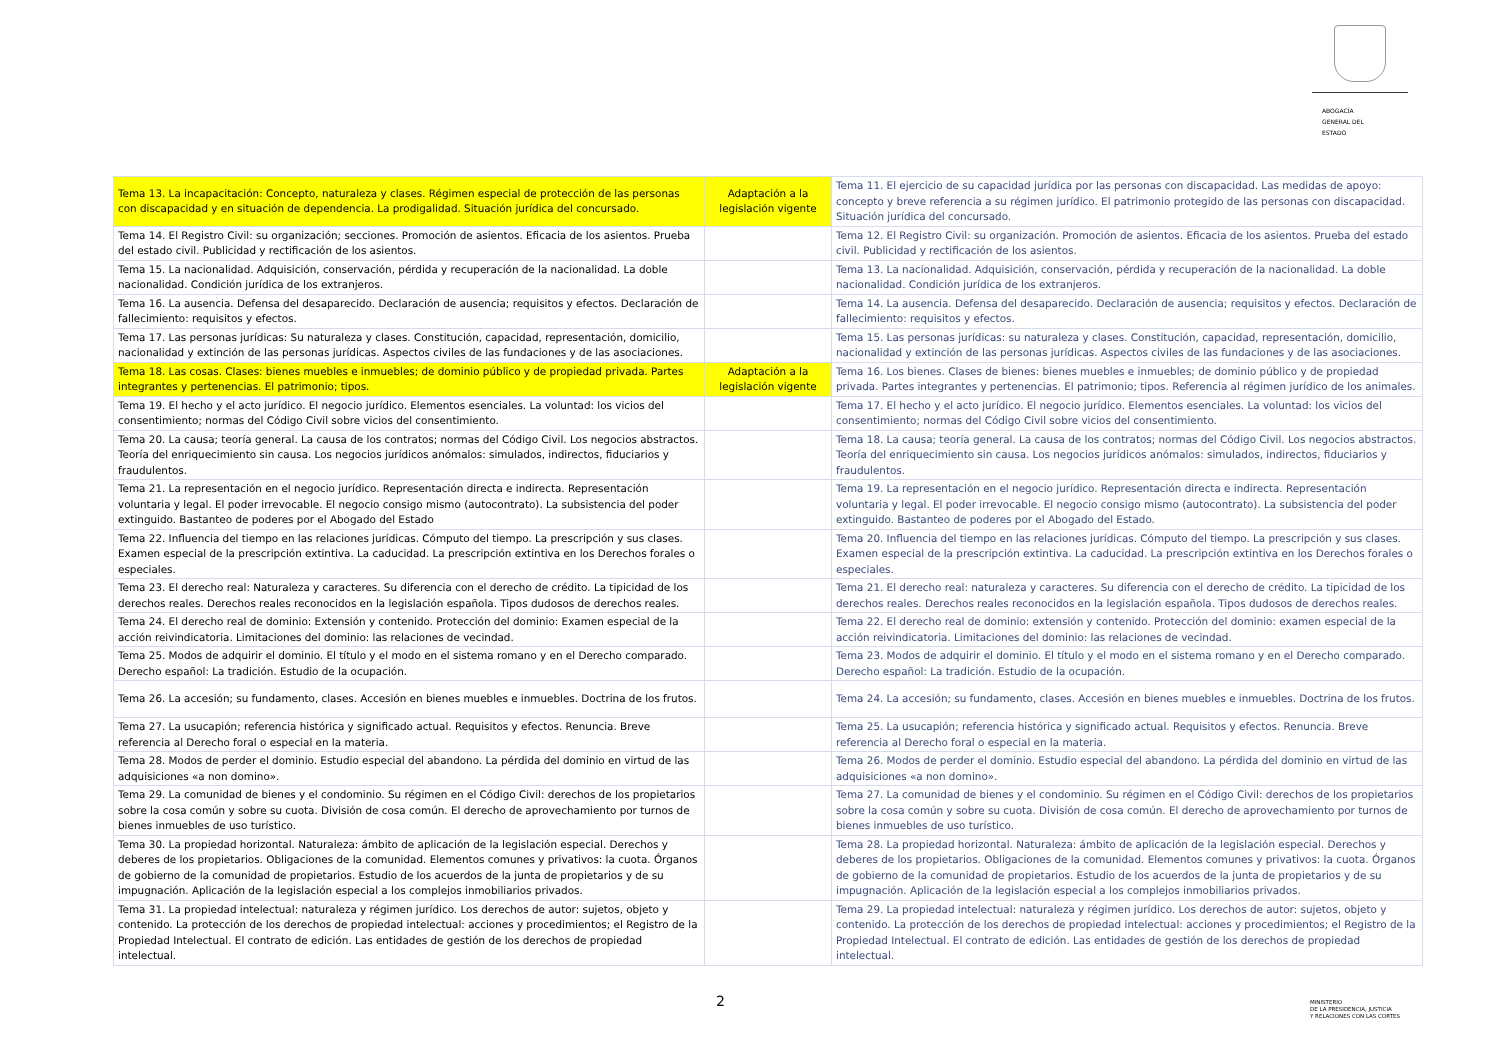ABOGACÍA
GENERAL DEL
ESTADO
| Tema 13. La incapacitación: Concepto, naturaleza y clases. Régimen especial de protección de las personas con discapacidad y en situación de dependencia. La prodigalidad. Situación jurídica del concursado. | Adaptación a la legislación vigente | Tema 11. El ejercicio de su capacidad jurídica por las personas con discapacidad. Las medidas de apoyo: concepto y breve referencia a su régimen jurídico. El patrimonio protegido de las personas con discapacidad. Situación jurídica del concursado. |
| Tema 14. El Registro Civil: su organización; secciones. Promoción de asientos. Eficacia de los asientos. Prueba del estado civil. Publicidad y rectificación de los asientos. | | Tema 12. El Registro Civil: su organización. Promoción de asientos. Eficacia de los asientos. Prueba del estado civil. Publicidad y rectificación de los asientos. |
| Tema 15. La nacionalidad. Adquisición, conservación, pérdida y recuperación de la nacionalidad. La doble nacionalidad. Condición jurídica de los extranjeros. | | Tema 13. La nacionalidad. Adquisición, conservación, pérdida y recuperación de la nacionalidad. La doble nacionalidad. Condición jurídica de los extranjeros. |
| Tema 16. La ausencia. Defensa del desaparecido. Declaración de ausencia; requisitos y efectos. Declaración de fallecimiento: requisitos y efectos. | | Tema 14. La ausencia. Defensa del desaparecido. Declaración de ausencia; requisitos y efectos. Declaración de fallecimiento: requisitos y efectos. |
| Tema 17. Las personas jurídicas: Su naturaleza y clases. Constitución, capacidad, representación, domicilio, nacionalidad y extinción de las personas jurídicas. Aspectos civiles de las fundaciones y de las asociaciones. | | Tema 15. Las personas jurídicas: su naturaleza y clases. Constitución, capacidad, representación, domicilio, nacionalidad y extinción de las personas jurídicas. Aspectos civiles de las fundaciones y de las asociaciones. |
| Tema 18. Las cosas. Clases: bienes muebles e inmuebles; de dominio público y de propiedad privada. Partes integrantes y pertenencias. El patrimonio; tipos. | Adaptación a la legislación vigente | Tema 16. Los bienes. Clases de bienes: bienes muebles e inmuebles; de dominio público y de propiedad privada. Partes integrantes y pertenencias. El patrimonio; tipos. Referencia al régimen jurídico de los animales. |
| Tema 19. El hecho y el acto jurídico. El negocio jurídico. Elementos esenciales. La voluntad: los vicios del consentimiento; normas del Código Civil sobre vicios del consentimiento. | | Tema 17. El hecho y el acto jurídico. El negocio jurídico. Elementos esenciales. La voluntad: los vicios del consentimiento; normas del Código Civil sobre vicios del consentimiento. |
| Tema 20. La causa; teoría general. La causa de los contratos; normas del Código Civil. Los negocios abstractos. Teoría del enriquecimiento sin causa. Los negocios jurídicos anómalos: simulados, indirectos, fiduciarios y fraudulentos. | | Tema 18. La causa; teoría general. La causa de los contratos; normas del Código Civil. Los negocios abstractos. Teoría del enriquecimiento sin causa. Los negocios jurídicos anómalos: simulados, indirectos, fiduciarios y fraudulentos. |
| Tema 21. La representación en el negocio jurídico. Representación directa e indirecta. Representación voluntaria y legal. El poder irrevocable. El negocio consigo mismo (autocontrato). La subsistencia del poder extinguido. Bastanteo de poderes por el Abogado del Estado | | Tema 19. La representación en el negocio jurídico. Representación directa e indirecta. Representación voluntaria y legal. El poder irrevocable. El negocio consigo mismo (autocontrato). La subsistencia del poder extinguido. Bastanteo de poderes por el Abogado del Estado. |
| Tema 22. Influencia del tiempo en las relaciones jurídicas. Cómputo del tiempo. La prescripción y sus clases. Examen especial de la prescripción extintiva. La caducidad. La prescripción extintiva en los Derechos forales o especiales. | | Tema 20. Influencia del tiempo en las relaciones jurídicas. Cómputo del tiempo. La prescripción y sus clases. Examen especial de la prescripción extintiva. La caducidad. La prescripción extintiva en los Derechos forales o especiales. |
| Tema 23. El derecho real: Naturaleza y caracteres. Su diferencia con el derecho de crédito. La tipicidad de los derechos reales. Derechos reales reconocidos en la legislación española. Tipos dudosos de derechos reales. | | Tema 21. El derecho real: naturaleza y caracteres. Su diferencia con el derecho de crédito. La tipicidad de los derechos reales. Derechos reales reconocidos en la legislación española. Tipos dudosos de derechos reales. |
| Tema 24. El derecho real de dominio: Extensión y contenido. Protección del dominio: Examen especial de la acción reivindicatoria. Limitaciones del dominio: las relaciones de vecindad. | | Tema 22. El derecho real de dominio: extensión y contenido. Protección del dominio: examen especial de la acción reivindicatoria. Limitaciones del dominio: las relaciones de vecindad. |
| Tema 25. Modos de adquirir el dominio. El título y el modo en el sistema romano y en el Derecho comparado. Derecho español: La tradición. Estudio de la ocupación. | | Tema 23. Modos de adquirir el dominio. El título y el modo en el sistema romano y en el Derecho comparado. Derecho español: La tradición. Estudio de la ocupación. |
| Tema 26. La accesión; su fundamento, clases. Accesión en bienes muebles e inmuebles. Doctrina de los frutos. | | Tema 24. La accesión; su fundamento, clases. Accesión en bienes muebles e inmuebles. Doctrina de los frutos. |
| Tema 27. La usucapión; referencia histórica y significado actual. Requisitos y efectos. Renuncia. Breve referencia al Derecho foral o especial en la materia. | | Tema 25. La usucapión; referencia histórica y significado actual. Requisitos y efectos. Renuncia. Breve referencia al Derecho foral o especial en la materia. |
| Tema 28. Modos de perder el dominio. Estudio especial del abandono. La pérdida del dominio en virtud de las adquisiciones «a non domino». | | Tema 26. Modos de perder el dominio. Estudio especial del abandono. La pérdida del dominio en virtud de las adquisiciones «a non domino». |
| Tema 29. La comunidad de bienes y el condominio. Su régimen en el Código Civil: derechos de los propietarios sobre la cosa común y sobre su cuota. División de cosa común. El derecho de aprovechamiento por turnos de bienes inmuebles de uso turístico. | | Tema 27. La comunidad de bienes y el condominio. Su régimen en el Código Civil: derechos de los propietarios sobre la cosa común y sobre su cuota. División de cosa común. El derecho de aprovechamiento por turnos de bienes inmuebles de uso turístico. |
| Tema 30. La propiedad horizontal. Naturaleza: ámbito de aplicación de la legislación especial. Derechos y deberes de los propietarios. Obligaciones de la comunidad. Elementos comunes y privativos: la cuota. Órganos de gobierno de la comunidad de propietarios. Estudio de los acuerdos de la junta de propietarios y de su impugnación. Aplicación de la legislación especial a los complejos inmobiliarios privados. | | Tema 28. La propiedad horizontal. Naturaleza: ámbito de aplicación de la legislación especial. Derechos y deberes de los propietarios. Obligaciones de la comunidad. Elementos comunes y privativos: la cuota. Órganos de gobierno de la comunidad de propietarios. Estudio de los acuerdos de la junta de propietarios y de su impugnación. Aplicación de la legislación especial a los complejos inmobiliarios privados. |
| Tema 31. La propiedad intelectual: naturaleza y régimen jurídico. Los derechos de autor: sujetos, objeto y contenido. La protección de los derechos de propiedad intelectual: acciones y procedimientos; el Registro de la Propiedad Intelectual. El contrato de edición. Las entidades de gestión de los derechos de propiedad intelectual. | | Tema 29. La propiedad intelectual: naturaleza y régimen jurídico. Los derechos de autor: sujetos, objeto y contenido. La protección de los derechos de propiedad intelectual: acciones y procedimientos; el Registro de la Propiedad Intelectual. El contrato de edición. Las entidades de gestión de los derechos de propiedad intelectual. |
2
MINISTERIO
DE LA PRESIDENCIA, JUSTICIA
Y RELACIONES CON LAS CORTES